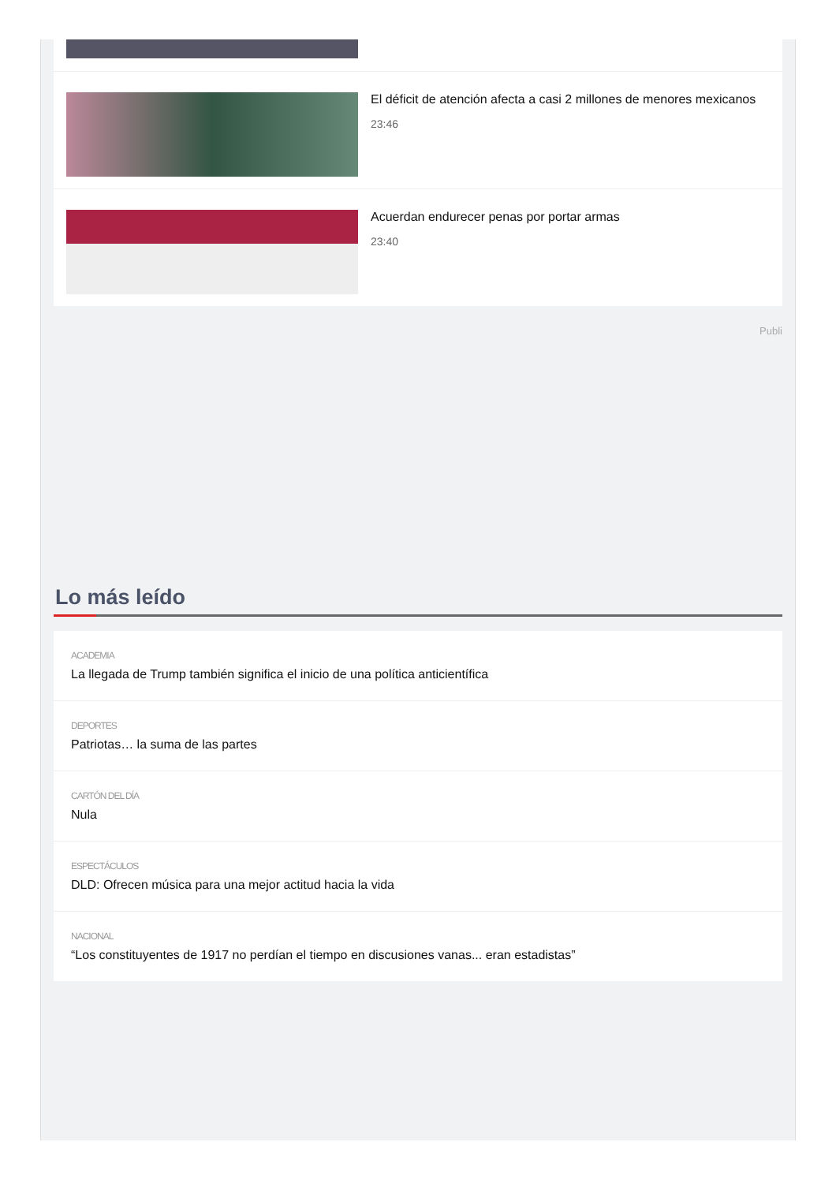El déficit de atención afecta a casi 2 millones de menores mexicanos
23:46
Acuerdan endurecer penas por portar armas
23:40
Publi
Lo más leído
ACADEMIA
La llegada de Trump también significa el inicio de una política anticientífica
DEPORTES
Patriotas… la suma de las partes
CARTÓN DEL DÍA
Nula
ESPECTÁCULOS
DLD: Ofrecen música para una mejor actitud hacia la vida
NACIONAL
“Los constituyentes de 1917 no perdían el tiempo en discusiones vanas... eran estadistas”